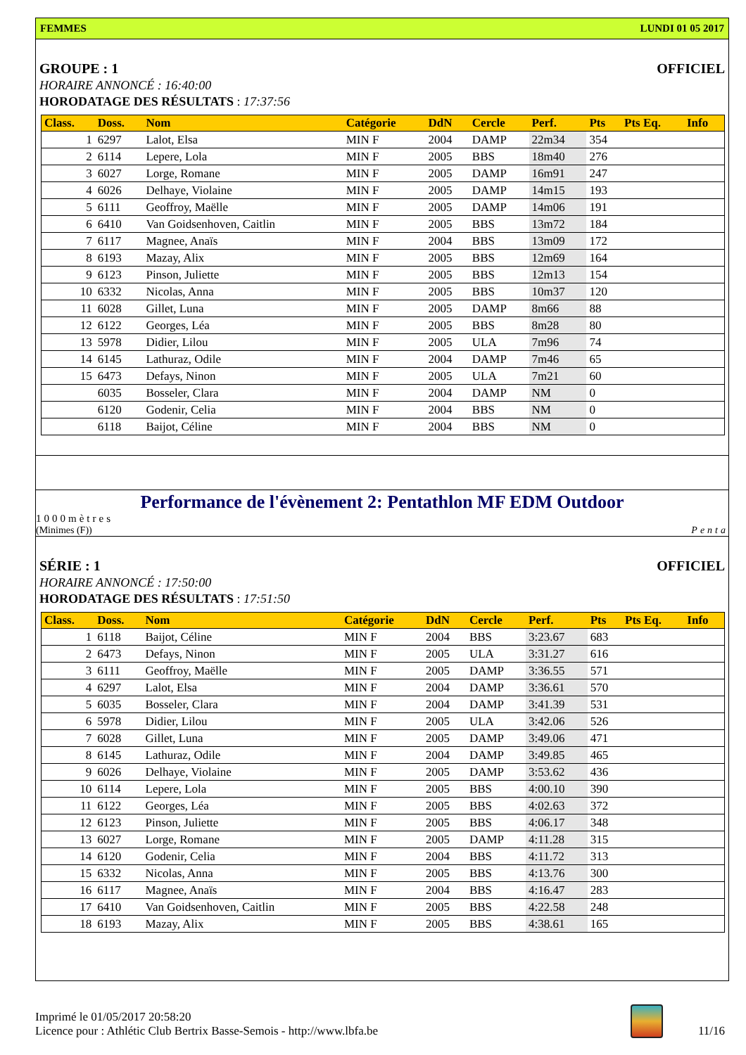FEMMES LUNDI 01 05 2017
GROUPE : 1 OFFICIEL
HORAIRE ANNONCÉ : 16:40:00
HORODATAGE DES RÉSULTATS : 17:37:56
| Class. | Doss. | Nom | Catégorie | DdN | Cercle | Perf. | Pts | Pts Eq. | Info |
| --- | --- | --- | --- | --- | --- | --- | --- | --- | --- |
| 1 | 6297 | Lalot, Elsa | MIN F | 2004 | DAMP | 22m34 | 354 | | |
| 2 | 6114 | Lepere, Lola | MIN F | 2005 | BBS | 18m40 | 276 | | |
| 3 | 6027 | Lorge, Romane | MIN F | 2005 | DAMP | 16m91 | 247 | | |
| 4 | 6026 | Delhaye, Violaine | MIN F | 2005 | DAMP | 14m15 | 193 | | |
| 5 | 6111 | Geoffroy, Maëlle | MIN F | 2005 | DAMP | 14m06 | 191 | | |
| 6 | 6410 | Van Goidsenhoven, Caitlin | MIN F | 2005 | BBS | 13m72 | 184 | | |
| 7 | 6117 | Magnee, Anaïs | MIN F | 2004 | BBS | 13m09 | 172 | | |
| 8 | 6193 | Mazay, Alix | MIN F | 2005 | BBS | 12m69 | 164 | | |
| 9 | 6123 | Pinson, Juliette | MIN F | 2005 | BBS | 12m13 | 154 | | |
| 10 | 6332 | Nicolas, Anna | MIN F | 2005 | BBS | 10m37 | 120 | | |
| 11 | 6028 | Gillet, Luna | MIN F | 2005 | DAMP | 8m66 | 88 | | |
| 12 | 6122 | Georges, Léa | MIN F | 2005 | BBS | 8m28 | 80 | | |
| 13 | 5978 | Didier, Lilou | MIN F | 2005 | ULA | 7m96 | 74 | | |
| 14 | 6145 | Lathuraz, Odile | MIN F | 2004 | DAMP | 7m46 | 65 | | |
| 15 | 6473 | Defays, Ninon | MIN F | 2005 | ULA | 7m21 | 60 | | |
| | 6035 | Bosseler, Clara | MIN F | 2004 | DAMP | NM | 0 | | |
| | 6120 | Godenir, Celia | MIN F | 2004 | BBS | NM | 0 | | |
| | 6118 | Baijot, Céline | MIN F | 2004 | BBS | NM | 0 | | |
Performance de l'évènement 2: Pentathlon MF EDM Outdoor
1000mètres
(Minimes (F)) Penta
SÉRIE : 1 OFFICIEL
HORAIRE ANNONCÉ : 17:50:00
HORODATAGE DES RÉSULTATS : 17:51:50
| Class. | Doss. | Nom | Catégorie | DdN | Cercle | Perf. | Pts | Pts Eq. | Info |
| --- | --- | --- | --- | --- | --- | --- | --- | --- | --- |
| 1 | 6118 | Baijot, Céline | MIN F | 2004 | BBS | 3:23.67 | 683 | | |
| 2 | 6473 | Defays, Ninon | MIN F | 2005 | ULA | 3:31.27 | 616 | | |
| 3 | 6111 | Geoffroy, Maëlle | MIN F | 2005 | DAMP | 3:36.55 | 571 | | |
| 4 | 6297 | Lalot, Elsa | MIN F | 2004 | DAMP | 3:36.61 | 570 | | |
| 5 | 6035 | Bosseler, Clara | MIN F | 2004 | DAMP | 3:41.39 | 531 | | |
| 6 | 5978 | Didier, Lilou | MIN F | 2005 | ULA | 3:42.06 | 526 | | |
| 7 | 6028 | Gillet, Luna | MIN F | 2005 | DAMP | 3:49.06 | 471 | | |
| 8 | 6145 | Lathuraz, Odile | MIN F | 2004 | DAMP | 3:49.85 | 465 | | |
| 9 | 6026 | Delhaye, Violaine | MIN F | 2005 | DAMP | 3:53.62 | 436 | | |
| 10 | 6114 | Lepere, Lola | MIN F | 2005 | BBS | 4:00.10 | 390 | | |
| 11 | 6122 | Georges, Léa | MIN F | 2005 | BBS | 4:02.63 | 372 | | |
| 12 | 6123 | Pinson, Juliette | MIN F | 2005 | BBS | 4:06.17 | 348 | | |
| 13 | 6027 | Lorge, Romane | MIN F | 2005 | DAMP | 4:11.28 | 315 | | |
| 14 | 6120 | Godenir, Celia | MIN F | 2004 | BBS | 4:11.72 | 313 | | |
| 15 | 6332 | Nicolas, Anna | MIN F | 2005 | BBS | 4:13.76 | 300 | | |
| 16 | 6117 | Magnee, Anaïs | MIN F | 2004 | BBS | 4:16.47 | 283 | | |
| 17 | 6410 | Van Goidsenhoven, Caitlin | MIN F | 2005 | BBS | 4:22.58 | 248 | | |
| 18 | 6193 | Mazay, Alix | MIN F | 2005 | BBS | 4:38.61 | 165 | | |
Imprimé le 01/05/2017 20:58:20
Licence pour : Athlétic Club Bertrix Basse-Semois - http://www.lbfa.be
11/16